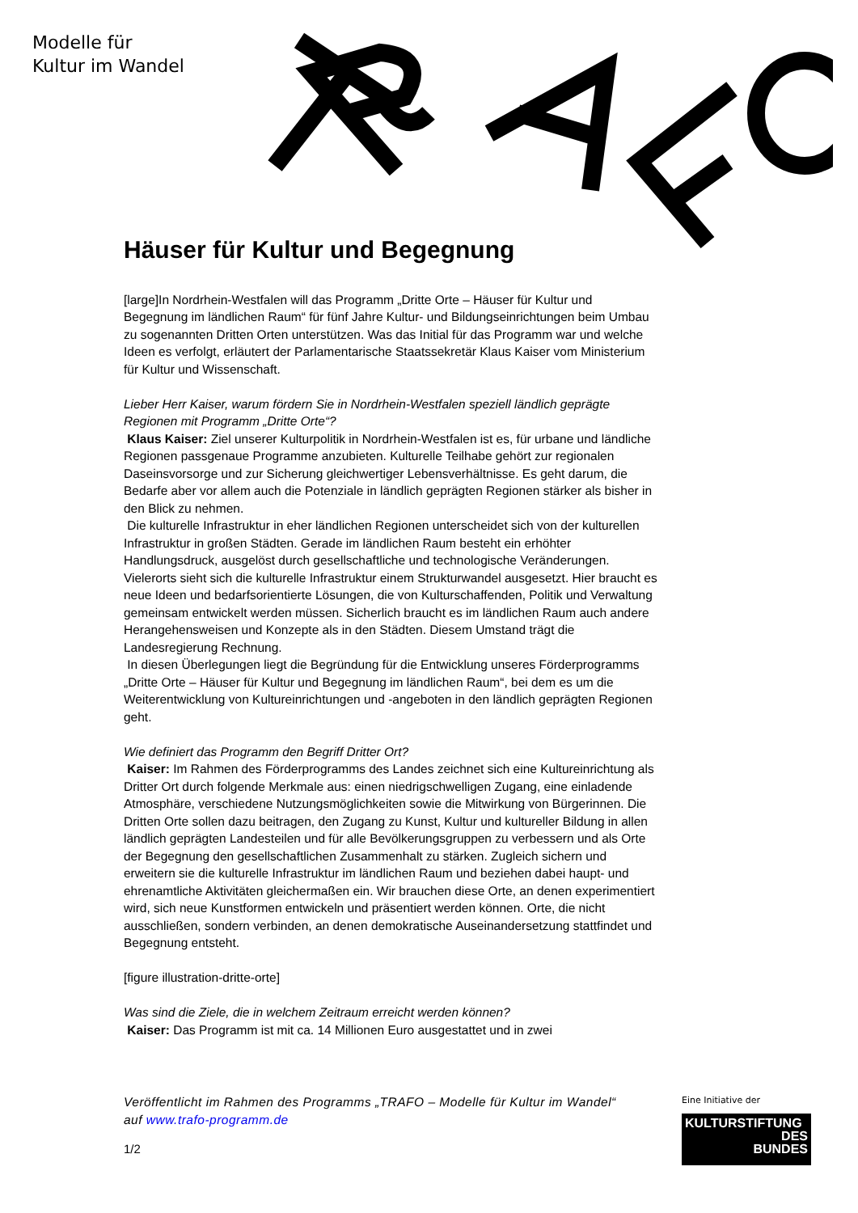Modelle für
Kultur im Wandel
Häuser für Kultur und Begegnung
[large]In Nordrhein-Westfalen will das Programm „Dritte Orte – Häuser für Kultur und Begegnung im ländlichen Raum“ für fünf Jahre Kultur- und Bildungseinrichtungen beim Umbau zu sogenannten Dritten Orten unterstützen. Was das Initial für das Programm war und welche Ideen es verfolgt, erläutert der Parlamentarische Staatssekretär Klaus Kaiser vom Ministerium für Kultur und Wissenschaft.
Lieber Herr Kaiser, warum fördern Sie in Nordrhein-Westfalen speziell ländlich geprägte Regionen mit Programm „Dritte Orte“?
Klaus Kaiser: Ziel unserer Kulturpolitik in Nordrhein-Westfalen ist es, für urbane und ländliche Regionen passgenaue Programme anzubieten. Kulturelle Teilhabe gehört zur regionalen Daseinsvorsorge und zur Sicherung gleichwertiger Lebensverhältnisse. Es geht darum, die Bedarfe aber vor allem auch die Potenziale in ländlich geprägten Regionen stärker als bisher in den Blick zu nehmen.
Die kulturelle Infrastruktur in eher ländlichen Regionen unterscheidet sich von der kulturellen Infrastruktur in großen Städten. Gerade im ländlichen Raum besteht ein erhöhter Handlungsdruck, ausgelöst durch gesellschaftliche und technologische Veränderungen. Vielerorts sieht sich die kulturelle Infrastruktur einem Strukturwandel ausgesetzt. Hier braucht es neue Ideen und bedarfsorientierte Lösungen, die von Kulturschaffenden, Politik und Verwaltung gemeinsam entwickelt werden müssen. Sicherlich braucht es im ländlichen Raum auch andere Herangehensweisen und Konzepte als in den Städten. Diesem Umstand trägt die Landesregierung Rechnung.
In diesen Überlegungen liegt die Begründung für die Entwicklung unseres Förderprogramms „Dritte Orte – Häuser für Kultur und Begegnung im ländlichen Raum“, bei dem es um die Weiterentwicklung von Kultureinrichtungen und -angeboten in den ländlich geprägten Regionen geht.
Wie definiert das Programm den Begriff Dritter Ort?
Kaiser: Im Rahmen des Förderprogramms des Landes zeichnet sich eine Kultureinrichtung als Dritter Ort durch folgende Merkmale aus: einen niedrigschwelligen Zugang, eine einladende Atmosphäre, verschiedene Nutzungsmöglichkeiten sowie die Mitwirkung von Bürgerinnen. Die Dritten Orte sollen dazu beitragen, den Zugang zu Kunst, Kultur und kultureller Bildung in allen ländlich geprägten Landesteilen und für alle Bevölkerungsgruppen zu verbessern und als Orte der Begegnung den gesellschaftlichen Zusammenhalt zu stärken. Zugleich sichern und erweitern sie die kulturelle Infrastruktur im ländlichen Raum und beziehen dabei haupt- und ehrenamtliche Aktivitäten gleichermaßen ein. Wir brauchen diese Orte, an denen experimentiert wird, sich neue Kunstformen entwickeln und präsentiert werden können. Orte, die nicht ausschließen, sondern verbinden, an denen demokratische Auseinandersetzung stattfindet und Begegnung entsteht.
[figure illustration-dritte-orte]
Was sind die Ziele, die in welchem Zeitraum erreicht werden können?
Kaiser: Das Programm ist mit ca. 14 Millionen Euro ausgestattet und in zwei
Veröffentlicht im Rahmen des Programms „TRAFO – Modelle für Kultur im Wandel“ auf www.trafo-programm.de
1/2
Eine Initiative der
KULTURSTIFTUNG
DES
BUNDES